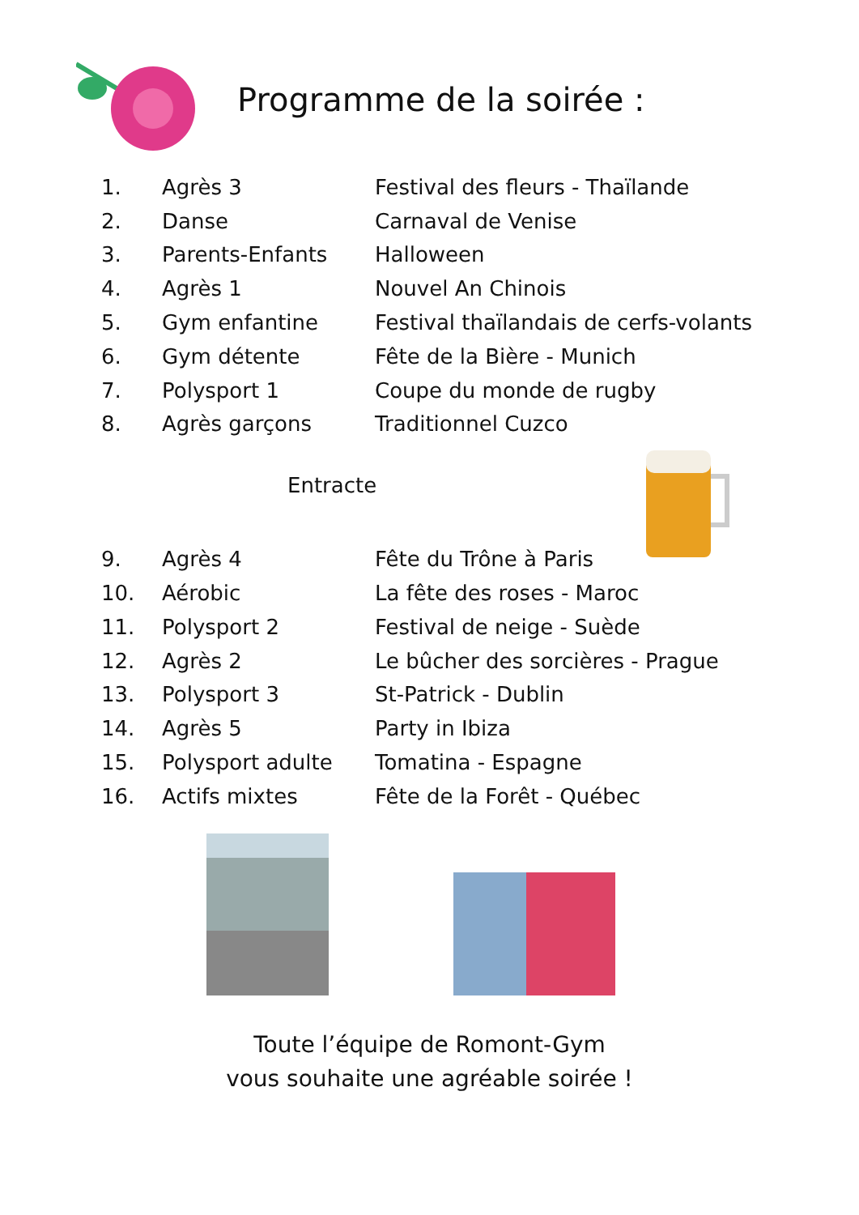Programme de la soirée :
| 1. | Agrès 3 | Festival des fleurs - Thaïlande |
| 2. | Danse | Carnaval de Venise |
| 3. | Parents-Enfants | Halloween |
| 4. | Agrès 1 | Nouvel An Chinois |
| 5. | Gym enfantine | Festival thaïlandais de cerfs-volants |
| 6. | Gym détente | Fête de la Bière - Munich |
| 7. | Polysport 1 | Coupe du monde de rugby |
| 8. | Agrès garçons | Traditionnel Cuzco |
Entracte
| 9. | Agrès 4 | Fête du Trône à Paris |
| 10. | Aérobic | La fête des roses - Maroc |
| 11. | Polysport 2 | Festival de neige - Suède |
| 12. | Agrès 2 | Le bûcher des sorcières - Prague |
| 13. | Polysport 3 | St-Patrick - Dublin |
| 14. | Agrès 5 | Party in Ibiza |
| 15. | Polysport adulte | Tomatina - Espagne |
| 16. | Actifs mixtes | Fête de la Forêt - Québec |
Toute l’équipe de Romont-Gym
vous souhaite une agréable soirée !